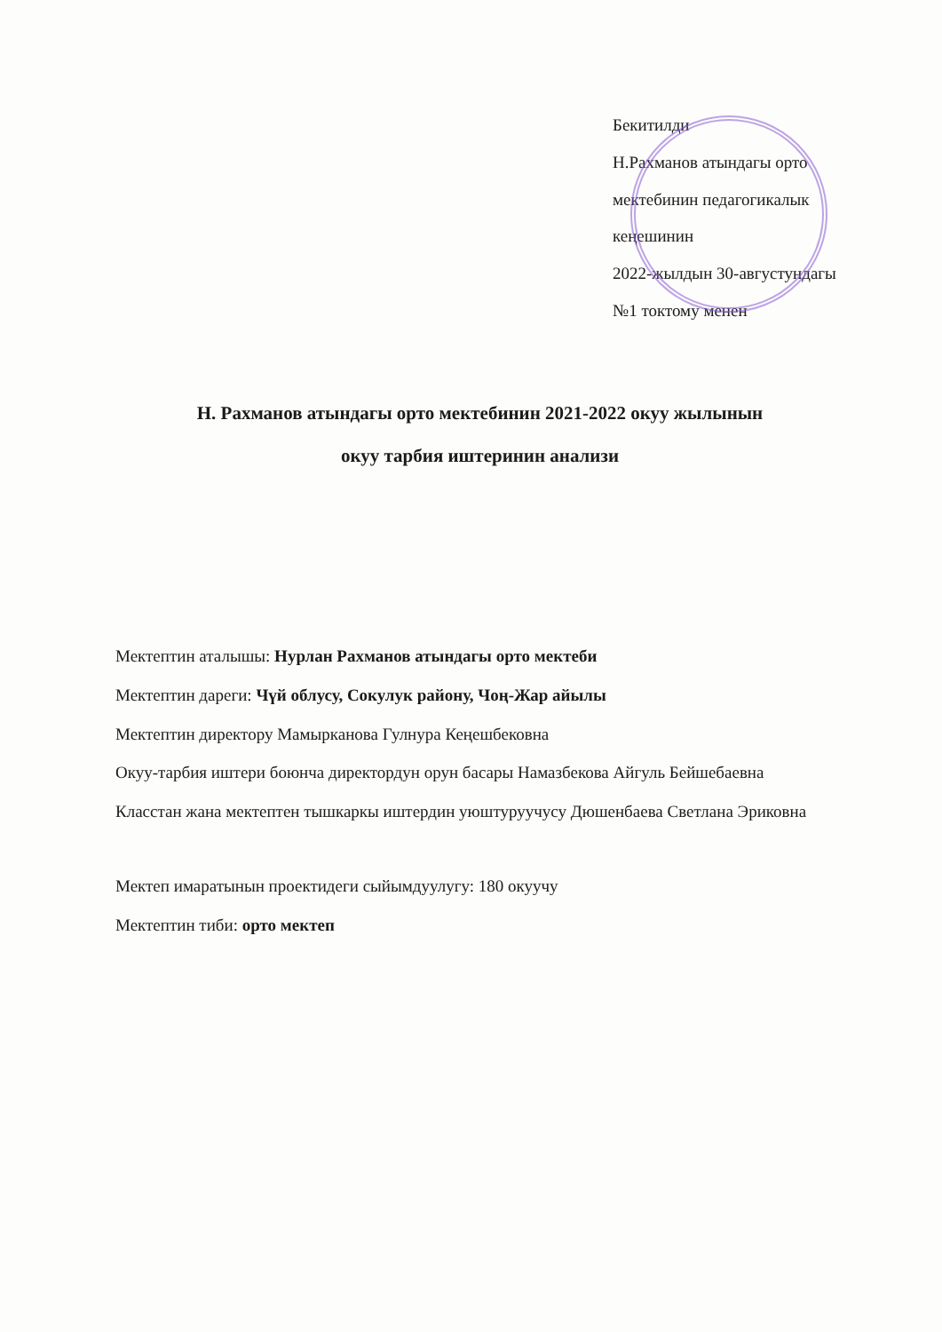Бекитилди
Н.Рахманов атындагы орто
мектебинин педагогикалык кеңешинин
2022-жылдын 30-августундагы
№1 токтому менен
Н. Рахманов атындагы орто мектебинин 2021-2022 окуу жылынын
окуу тарбия иштеринин анализи
Мектептин аталышы: Нурлан Рахманов атындагы орто мектеби
Мектептин дареги: Чүй облусу, Сокулук району, Чоң-Жар айылы
Мектептин директору Мамырканова Гулнура Кеңешбековна
Окуу-тарбия иштери боюнча директордун орун басары Намазбекова Айгуль Бейшебаевна
Класстан жана мектептен тышкаркы иштердин уюштуруучусу Дюшенбаева Светлана Эриковна
Мектеп имаратынын проектидеги сыйымдуулугу: 180 окуучу
Мектептин тиби: орто мектеп